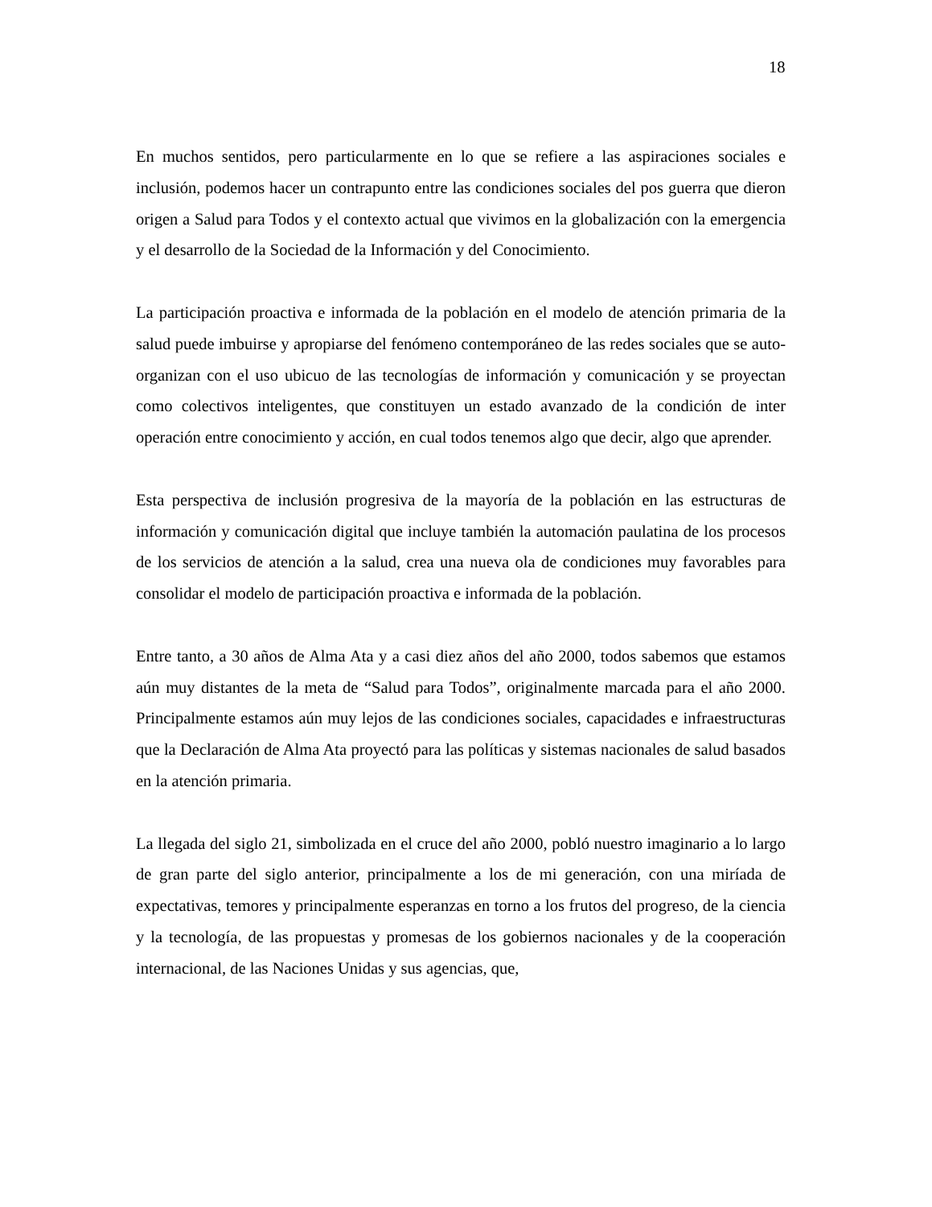18
En muchos sentidos, pero particularmente en lo que se refiere a las aspiraciones sociales e inclusión, podemos hacer un contrapunto entre las condiciones sociales del pos guerra que dieron origen a Salud para Todos y el contexto actual que vivimos en la globalización con la emergencia y el desarrollo de la Sociedad de la Información y del Conocimiento.
La participación proactiva e informada de la población en el modelo de atención primaria de la salud puede imbuirse y apropiarse del fenómeno contemporáneo de las redes sociales que se auto-organizan con el uso ubicuo de las tecnologías de información y comunicación y se proyectan como colectivos inteligentes, que constituyen un estado avanzado de la condición de inter operación entre conocimiento y acción, en cual todos tenemos algo que decir, algo que aprender.
Esta perspectiva de inclusión progresiva de la mayoría de la población en las estructuras de información y comunicación digital que incluye también la automación paulatina de los procesos de los servicios de atención a la salud, crea una nueva ola de condiciones muy favorables para consolidar el modelo de participación proactiva e informada de la población.
Entre tanto, a 30 años de Alma Ata y a casi diez años del año 2000, todos sabemos que estamos aún muy distantes de la meta de “Salud para Todos”, originalmente marcada para el año 2000. Principalmente estamos aún muy lejos de las condiciones sociales, capacidades e infraestructuras que la Declaración de Alma Ata proyectó para las políticas y sistemas nacionales de salud basados en la atención primaria.
La llegada del siglo 21, simbolizada en el cruce del año 2000, pobló nuestro imaginario a lo largo de gran parte del siglo anterior, principalmente a los de mi generación, con una miríada de expectativas, temores y principalmente esperanzas en torno a los frutos del progreso, de la ciencia y la tecnología, de las propuestas y promesas de los gobiernos nacionales y de la cooperación internacional, de las Naciones Unidas y sus agencias, que,